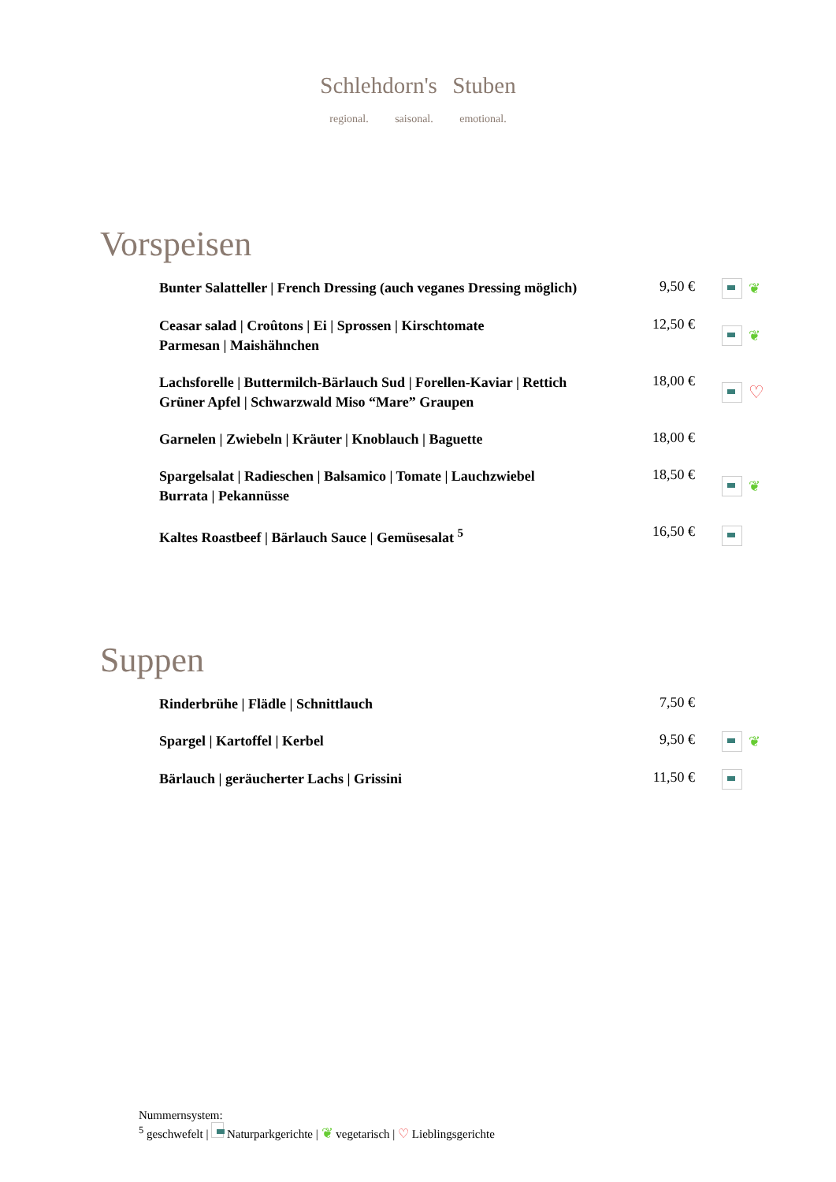Schlehdorn's Stuben
regional. saisonal. emotional.
Vorspeisen
Bunter Salatteller | French Dressing (auch veganes Dressing möglich)
9,50 € ❦
Ceasar salad | Croûtons | Ei | Sprossen | Kirschtomate
Parmesan | Maishähnchen
12,50 € ❦
Lachsforelle | Buttermilch-Bärlauch Sud | Forellen-Kaviar | Rettich
Grüner Apfel | Schwarzwald Miso “Mare” Graupen
18,00 €
♡
Garnelen | Zwiebeln | Kräuter | Knoblauch | Baguette
18,00 €
Spargelsalat | Radieschen | Balsamico | Tomate | Lauchzwiebel
Burrata | Pekannüsse
18,50 € ❦
Kaltes Roastbeef | Bärlauch Sauce | Gemüsesalat <sup>5</sup>
16,50 €
Suppen
Rinderbrühe | Flädle | Schnittlauch
7,50 €
Spargel | Kartoffel | Kerbel
9,50 € ❦
Bärlauch | geräucherter Lachs | Grissini
11,50 €
Nummernsystem:
<sup>5</sup> geschwefelt | Naturparkgerichte | ❦ vegetarisch | ♡ Lieblingsgerichte